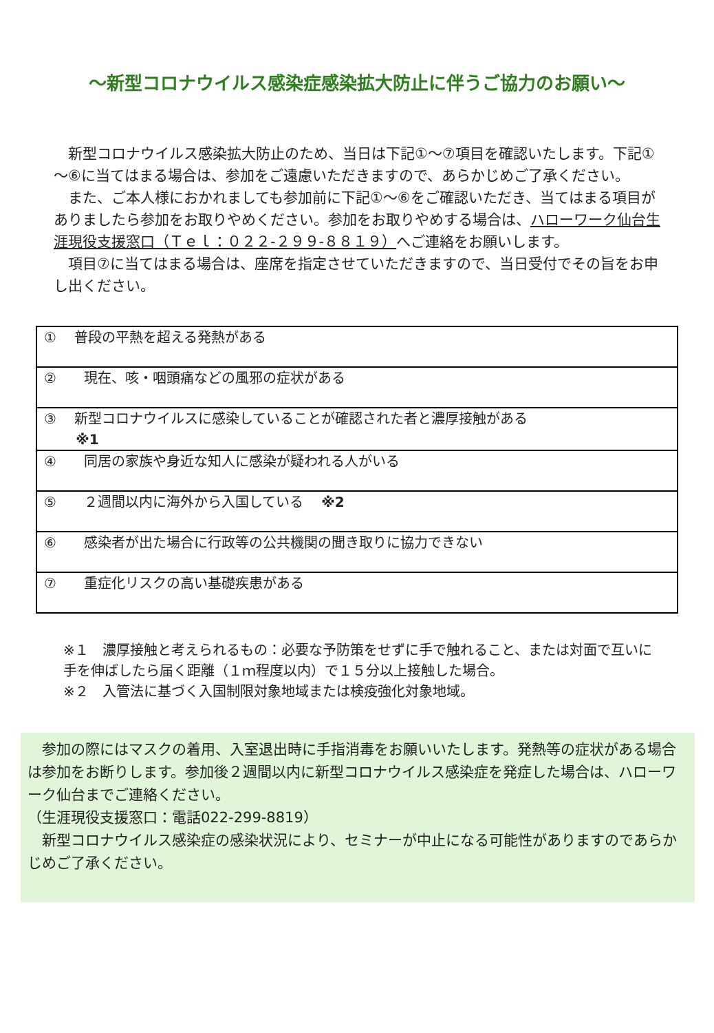～新型コロナウイルス感染症感染拡大防止に伴うご協力のお願い～
　新型コロナウイルス感染拡大防止のため、当日は下記①～⑦項目を確認いたします。下記①～⑥に当てはまる場合は、参加をご遠慮いただきますので、あらかじめご了承ください。
　また、ご本人様におかれましても参加前に下記①～⑥をご確認いただき、当てはまる項目がありましたら参加をお取りやめください。参加をお取りやめする場合は、ハローワーク仙台生涯現役支援窓口（Ｔｅｌ：０２２-２９９-８８１９）へご連絡をお願いします。
　項目⑦に当てはまる場合は、座席を指定させていただきますので、当日受付でその旨をお申し出ください。
| ① 普段の平熱を超える発熱がある |
| ② 現在、咳・咽頭痛などの風邪の症状がある |
| ③ 新型コロナウイルスに感染していることが確認された者と濃厚接触がある ※1 |
| ④ 同居の家族や身近な知人に感染が疑われる人がいる |
| ⑤ ２週間以内に海外から入国している ※2 |
| ⑥ 感染者が出た場合に行政等の公共機関の聞き取りに協力できない |
| ⑦ 重症化リスクの高い基礎疾患がある |
※１　濃厚接触と考えられるもの：必要な予防策をせずに手で触れること、または対面で互いに手を伸ばしたら届く距離（１ｍ程度以内）で１５分以上接触した場合。
※２　入管法に基づく入国制限対象地域または検疫強化対象地域。
　参加の際にはマスクの着用、入室退出時に手指消毒をお願いいたします。発熱等の症状がある場合は参加をお断りします。参加後２週間以内に新型コロナウイルス感染症を発症した場合は、ハローワーク仙台までご連絡ください。
（生涯現役支援窓口：電話022-299-8819）
　新型コロナウイルス感染症の感染状況により、セミナーが中止になる可能性がありますのであらかじめご了承ください。